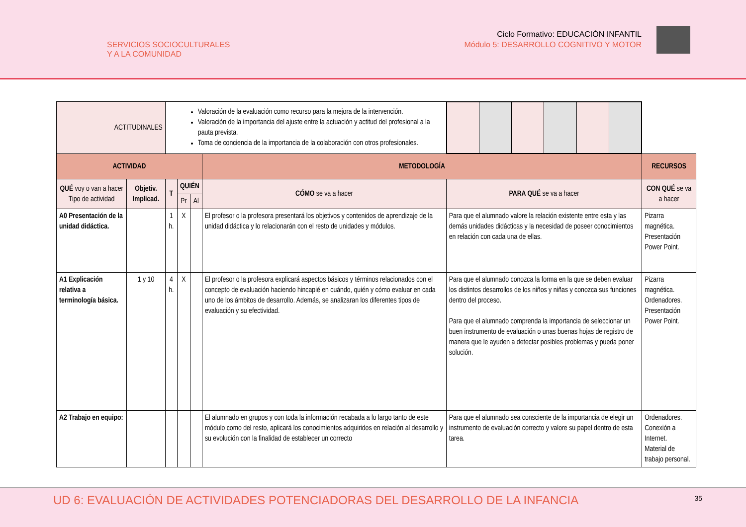SERVICIOS SOCIOCULTURALES
Y A LA COMUNIDAD
Ciclo Formativo: EDUCACIÓN INFANTIL
Módulo 5: DESARROLLO COGNITIVO Y MOTOR
| ACTITUDINALES | | Valoración de la evaluación como recurso para la mejora de la intervención. Valoración de la importancia del ajuste entre la actuación y actitud del profesional a la pauta prevista. Toma de conciencia de la importancia de la colaboración con otros profesionales. | | | | | |
| ACTIVIDAD | | | | | METODOLOGÍA | | RECURSOS |
| QUÉ voy o van a hacer Tipo de actividad | Objetiv. Implicad. | T | QUIÉN | | CÓMO se va a hacer | PARA QUÉ se va a hacer | CON QUÉ se va a hacer |
| | | | Pr | Al | | | |
| A0 Presentación de la unidad didáctica. | | 1 h. | X | | El profesor o la profesora presentará los objetivos y contenidos de aprendizaje de la unidad didáctica y lo relacionarán con el resto de unidades y módulos. | Para que el alumnado valore la relación existente entre esta y las demás unidades didácticas y la necesidad de poseer conocimientos en relación con cada una de ellas. | Pizarra magnética. Presentación Power Point. |
| A1 Explicación relativa a terminología básica. | 1 y 10 | 4 h. | X | | El profesor o la profesora explicará aspectos básicos y términos relacionados con el concepto de evaluación haciendo hincapié en cuándo, quién y cómo evaluar en cada uno de los ámbitos de desarrollo. Además, se analizaran los diferentes tipos de evaluación y su efectividad. | Para que el alumnado conozca la forma en la que se deben evaluar los distintos desarrollos de los niños y niñas y conozca sus funciones dentro del proceso. Para que el alumnado comprenda la importancia de seleccionar un buen instrumento de evaluación o unas buenas hojas de registro de manera que le ayuden a detectar posibles problemas y pueda poner solución. | Pizarra magnética. Ordenadores. Presentación Power Point. |
| A2 Trabajo en equipo: | | | | | El alumnado en grupos y con toda la información recabada a lo largo tanto de este módulo como del resto, aplicará los conocimientos adquiridos en relación al desarrollo y su evolución con la finalidad de establecer un correcto | Para que el alumnado sea consciente de la importancia de elegir un instrumento de evaluación correcto y valore su papel dentro de esta tarea. | Ordenadores. Conexión a Internet. Material de trabajo personal. |
UD 6: EVALUACIÓN DE ACTIVIDADES POTENCIADORAS DEL DESARROLLO DE LA INFANCIA
35